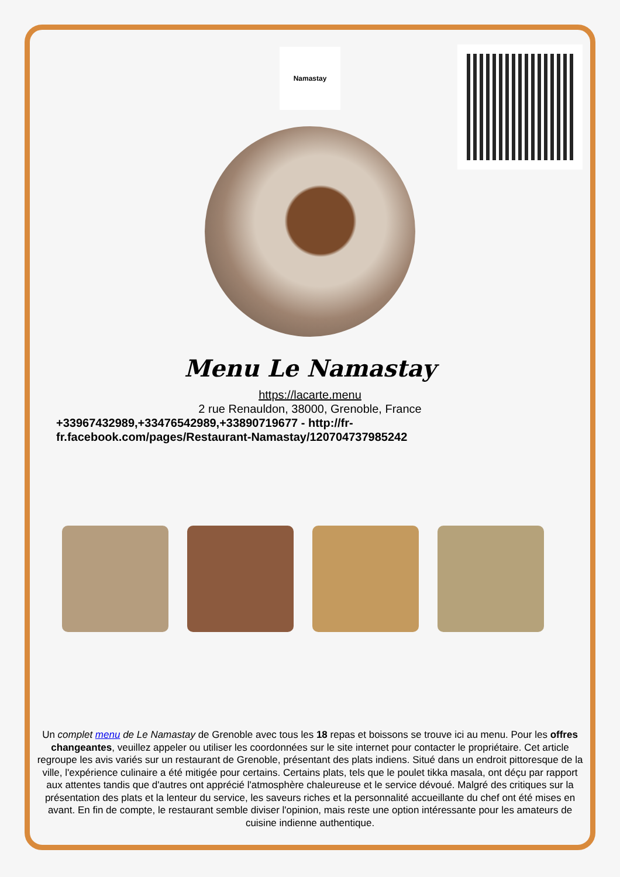Namastay
Menu Le Namastay
https://lacarte.menu
2 rue Renauldon, 38000, Grenoble, France
+33967432989,+33476542989,+33890719677 - http://fr-fr.facebook.com/pages/Restaurant-Namastay/120704737985242
Un complet menu de Le Namastay de Grenoble avec tous les 18 repas et boissons se trouve ici au menu. Pour les offres changeantes, veuillez appeler ou utiliser les coordonnées sur le site internet pour contacter le propriétaire. Cet article regroupe les avis variés sur un restaurant de Grenoble, présentant des plats indiens. Situé dans un endroit pittoresque de la ville, l'expérience culinaire a été mitigée pour certains. Certains plats, tels que le poulet tikka masala, ont déçu par rapport aux attentes tandis que d'autres ont apprécié l'atmosphère chaleureuse et le service dévoué. Malgré des critiques sur la présentation des plats et la lenteur du service, les saveurs riches et la personnalité accueillante du chef ont été mises en avant. En fin de compte, le restaurant semble diviser l'opinion, mais reste une option intéressante pour les amateurs de cuisine indienne authentique.